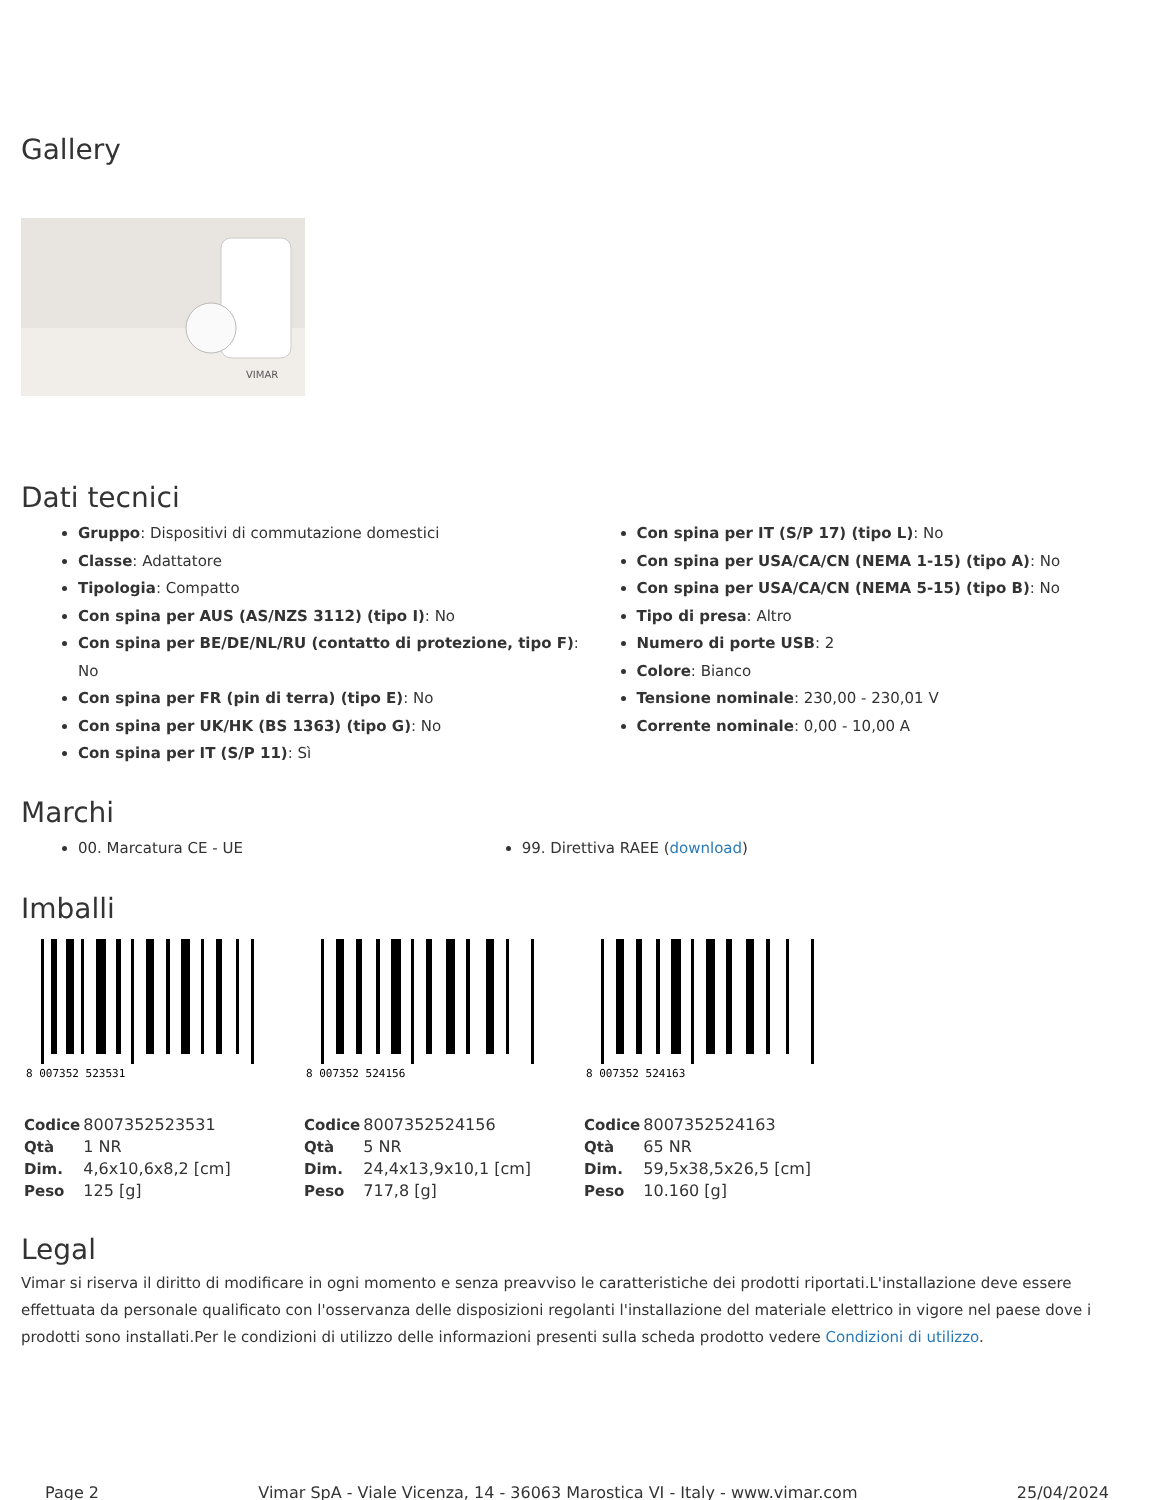Gallery
VIMAR
Dati tecnici
Gruppo: Dispositivi di commutazione domestici
Classe: Adattatore
Tipologia: Compatto
Con spina per AUS (AS/NZS 3112) (tipo I): No
Con spina per BE/DE/NL/RU (contatto di protezione, tipo F): No
Con spina per FR (pin di terra) (tipo E): No
Con spina per UK/HK (BS 1363) (tipo G): No
Con spina per IT (S/P 11): Sì
Con spina per IT (S/P 17) (tipo L): No
Con spina per USA/CA/CN (NEMA 1-15) (tipo A): No
Con spina per USA/CA/CN (NEMA 5-15) (tipo B): No
Tipo di presa: Altro
Numero di porte USB: 2
Colore: Bianco
Tensione nominale: 230,00 - 230,01 V
Corrente nominale: 0,00 - 10,00 A
Marchi
00. Marcatura CE - UE 99. Direttiva RAEE (download)
Imballi
8 007352 523531
| Codice | 8007352523531 |
| Qtà | 1 NR |
| Dim. | 4,6x10,6x8,2 [cm] |
| Peso | 125 [g] |
8 007352 524156
| Codice | 8007352524156 |
| Qtà | 5 NR |
| Dim. | 24,4x13,9x10,1 [cm] |
| Peso | 717,8 [g] |
8 007352 524163
| Codice | 8007352524163 |
| Qtà | 65 NR |
| Dim. | 59,5x38,5x26,5 [cm] |
| Peso | 10.160 [g] |
Legal
Vimar si riserva il diritto di modificare in ogni momento e senza preavviso le caratteristiche dei prodotti riportati.L'installazione deve essere effettuata da personale qualificato con l'osservanza delle disposizioni regolanti l'installazione del materiale elettrico in vigore nel paese dove i prodotti sono installati.Per le condizioni di utilizzo delle informazioni presenti sulla scheda prodotto vedere Condizioni di utilizzo.
Page 2 Vimar SpA - Viale Vicenza, 14 - 36063 Marostica VI - Italy - www.vimar.com 25/04/2024